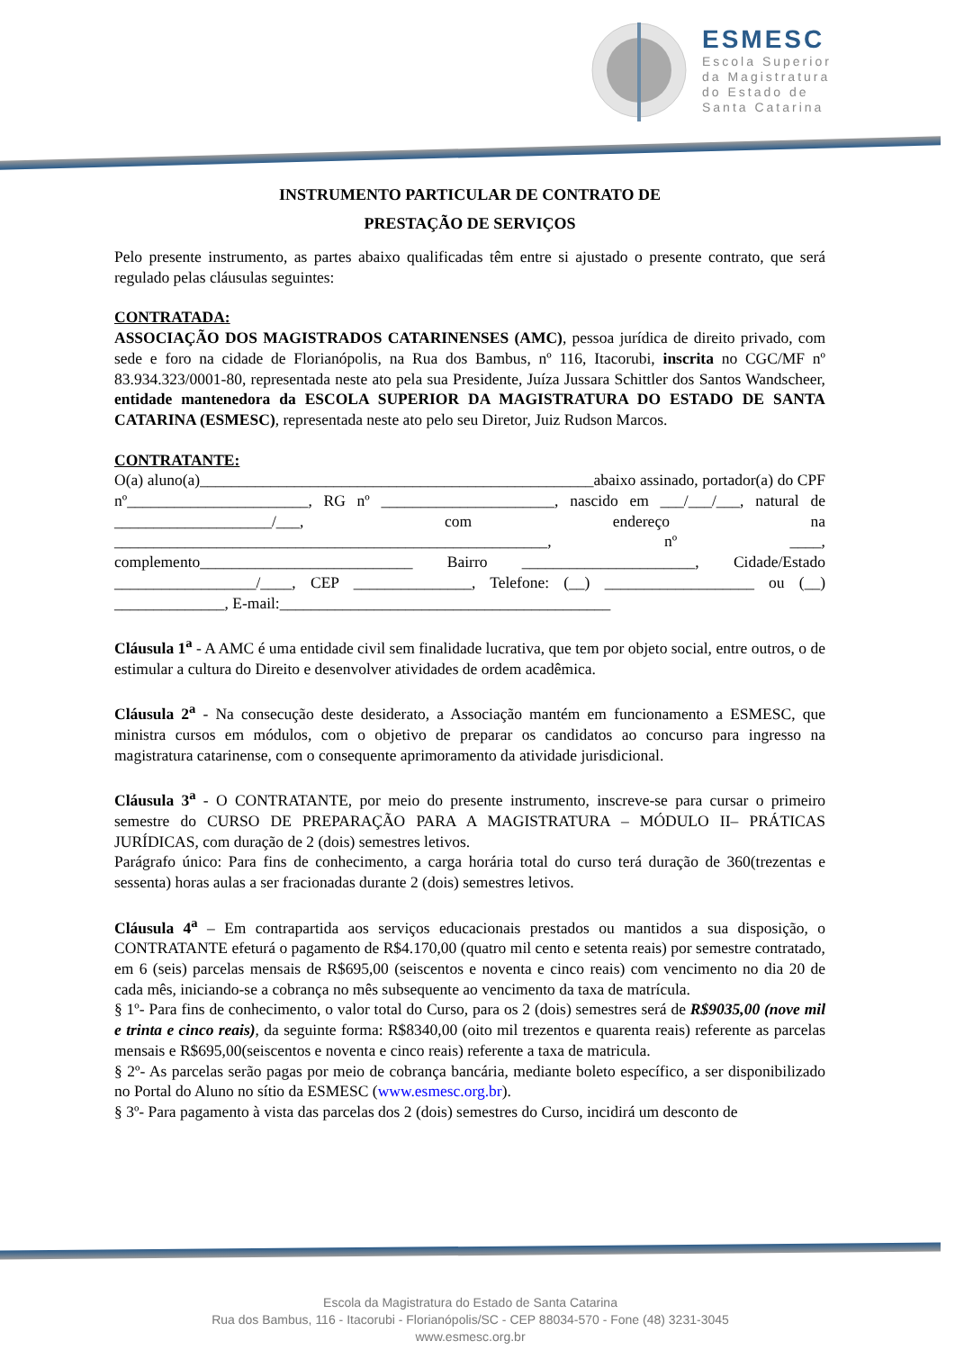ESMESC
Escola Superior
da Magistratura
do Estado de
Santa Catarina
INSTRUMENTO PARTICULAR DE CONTRATO DE
PRESTAÇÃO DE SERVIÇOS
Pelo presente instrumento, as partes abaixo qualificadas têm entre si ajustado o presente contrato, que será regulado pelas cláusulas seguintes:
CONTRATADA:
ASSOCIAÇÃO DOS MAGISTRADOS CATARINENSES (AMC), pessoa jurídica de direito privado, com sede e foro na cidade de Florianópolis, na Rua dos Bambus, nº 116, Itacorubi, inscrita no CGC/MF nº 83.934.323/0001-80, representada neste ato pela sua Presidente, Juíza Jussara Schittler dos Santos Wandscheer, entidade mantenedora da ESCOLA SUPERIOR DA MAGISTRATURA DO ESTADO DE SANTA CATARINA (ESMESC), representada neste ato pelo seu Diretor, Juiz Rudson Marcos.
CONTRATANTE:
O(a) aluno(a)__________________________________________________abaixo assinado, portador(a) do CPF nº_______________________, RG nº ______________________, nascido em ___/___/___, natural de ____________________/___, com endereço na _______________________________________________________, nº ____, complemento___________________________ Bairro ______________________, Cidade/Estado __________________/____, CEP _______________, Telefone: (__) ___________________ ou (__) ______________, E-mail:__________________________________________
Cláusula 1<sup>a</sup> - A AMC é uma entidade civil sem finalidade lucrativa, que tem por objeto social, entre outros, o de estimular a cultura do Direito e desenvolver atividades de ordem acadêmica.
Cláusula 2<sup>a</sup> - Na consecução deste desiderato, a Associação mantém em funcionamento a ESMESC, que ministra cursos em módulos, com o objetivo de preparar os candidatos ao concurso para ingresso na magistratura catarinense, com o consequente aprimoramento da atividade jurisdicional.
Cláusula 3<sup>a</sup> - O CONTRATANTE, por meio do presente instrumento, inscreve-se para cursar o primeiro semestre do CURSO DE PREPARAÇÃO PARA A MAGISTRATURA – MÓDULO II– PRÁTICAS JURÍDICAS, com duração de 2 (dois) semestres letivos.
Parágrafo único: Para fins de conhecimento, a carga horária total do curso terá duração de 360(trezentas e sessenta) horas aulas a ser fracionadas durante 2 (dois) semestres letivos.
Cláusula 4<sup>a</sup> – Em contrapartida aos serviços educacionais prestados ou mantidos a sua disposição, o CONTRATANTE efeturá o pagamento de R$4.170,00 (quatro mil cento e setenta reais) por semestre contratado, em 6 (seis) parcelas mensais de R$695,00 (seiscentos e noventa e cinco reais) com vencimento no dia 20 de cada mês, iniciando-se a cobrança no mês subsequente ao vencimento da taxa de matrícula.
§ 1º- Para fins de conhecimento, o valor total do Curso, para os 2 (dois) semestres será de R$9035,00 (nove mil e trinta e cinco reais), da seguinte forma: R$8340,00 (oito mil trezentos e quarenta reais) referente as parcelas mensais e R$695,00(seiscentos e noventa e cinco reais) referente a taxa de matricula.
§ 2º- As parcelas serão pagas por meio de cobrança bancária, mediante boleto específico, a ser disponibilizado no Portal do Aluno no sítio da ESMESC (www.esmesc.org.br).
§ 3º- Para pagamento à vista das parcelas dos 2 (dois) semestres do Curso, incidirá um desconto de
Escola da Magistratura do Estado de Santa Catarina
Rua dos Bambus, 116 - Itacorubi - Florianópolis/SC - CEP 88034-570 - Fone (48) 3231-3045
www.esmesc.org.br